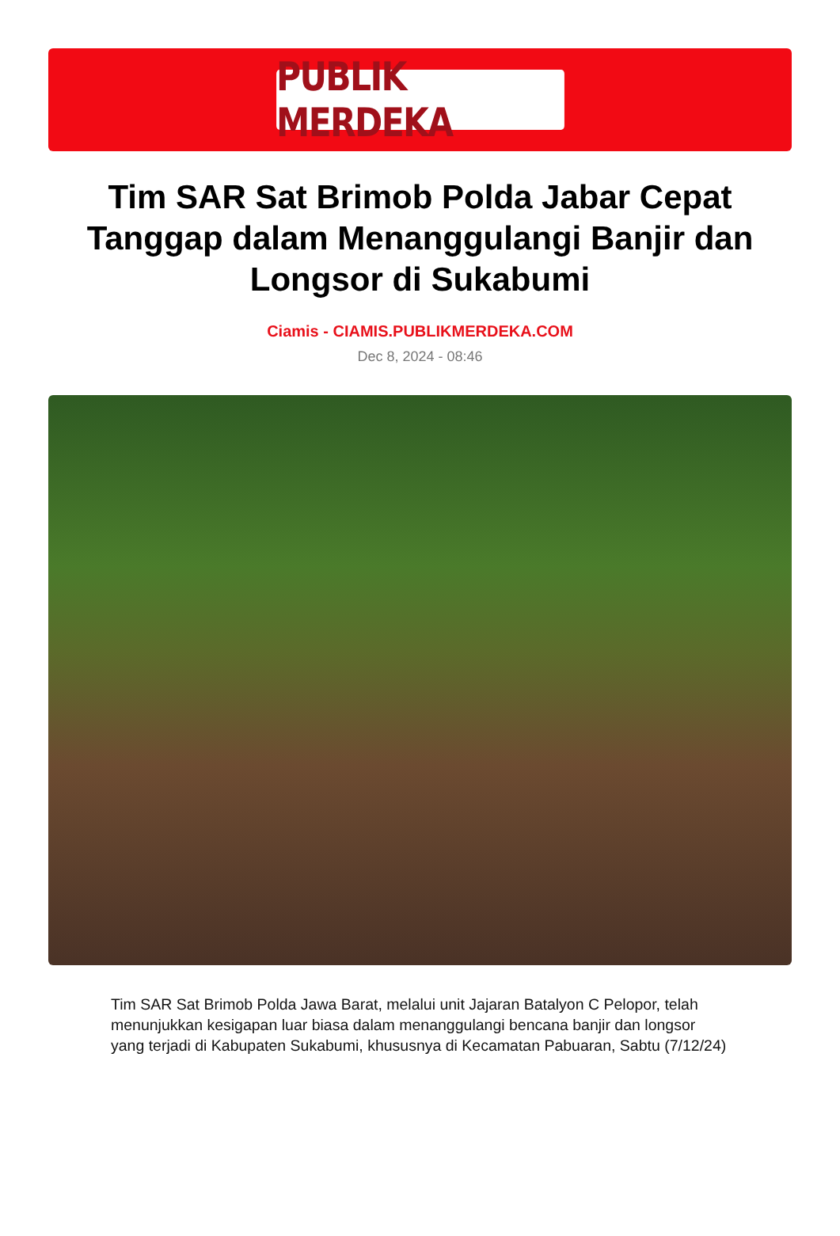PUBLIK MERDEKA
Tim SAR Sat Brimob Polda Jabar Cepat Tanggap dalam Menanggulangi Banjir dan Longsor di Sukabumi
Ciamis - CIAMIS.PUBLIKMERDEKA.COM
Dec 8, 2024 - 08:46
Tim SAR Sat Brimob Polda Jawa Barat, melalui unit Jajaran Batalyon C Pelopor, telah menunjukkan kesigapan luar biasa dalam menanggulangi bencana banjir dan longsor yang terjadi di Kabupaten Sukabumi, khususnya di Kecamatan Pabuaran, Sabtu (7/12/24)